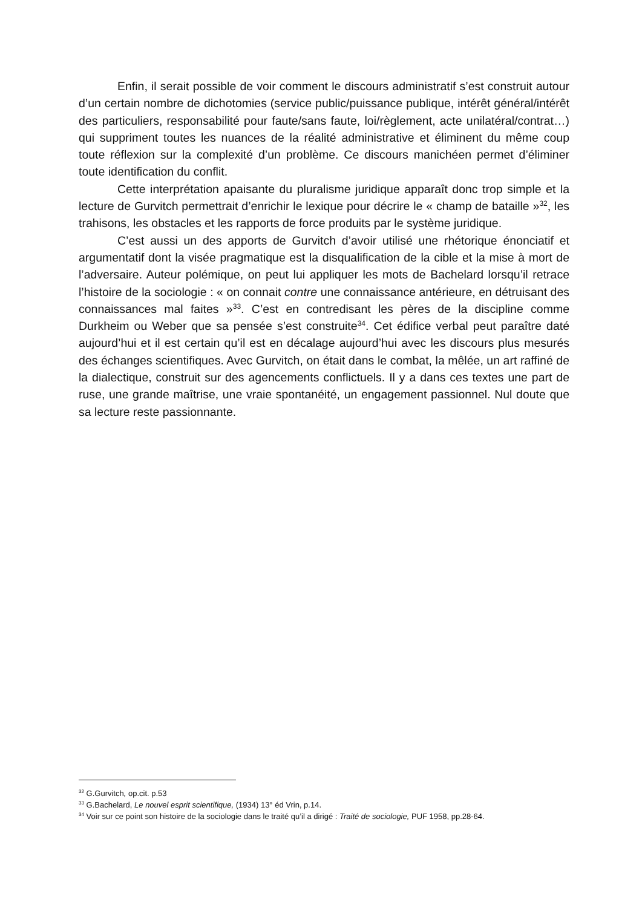Enfin, il serait possible de voir comment le discours administratif s’est construit autour d’un certain nombre de dichotomies (service public/puissance publique, intérêt général/intérêt des particuliers, responsabilité pour faute/sans faute, loi/règlement, acte unilatéral/contrat…) qui suppriment toutes les nuances de la réalité administrative et éliminent du même coup toute réflexion sur la complexité d’un problème. Ce discours manichéen permet d’éliminer toute identification du conflit.
Cette interprétation apaisante du pluralisme juridique apparaît donc trop simple et la lecture de Gurvitch permettrait d’enrichir le lexique pour décrire le « champ de bataille »<sup>32</sup>, les trahisons, les obstacles et les rapports de force produits par le système juridique.
C’est aussi un des apports de Gurvitch d’avoir utilisé une rhétorique énonciatif et argumentatif dont la visée pragmatique est la disqualification de la cible et la mise à mort de l’adversaire. Auteur polémique, on peut lui appliquer les mots de Bachelard lorsqu’il retrace l’histoire de la sociologie : « on connait contre une connaissance antérieure, en détruisant des connaissances mal faites »<sup>33</sup>. C’est en contredisant les pères de la discipline comme Durkheim ou Weber que sa pensée s’est construite<sup>34</sup>. Cet édifice verbal peut paraître daté aujourd’hui et il est certain qu’il est en décalage aujourd’hui avec les discours plus mesurés des échanges scientifiques. Avec Gurvitch, on était dans le combat, la mêlée, un art raffiné de la dialectique, construit sur des agencements conflictuels. Il y a dans ces textes une part de ruse, une grande maîtrise, une vraie spontanéité, un engagement passionnel. Nul doute que sa lecture reste passionnante.
<sup>32</sup> G.Gurvitch, op.cit. p.53
<sup>33</sup> G.Bachelard, Le nouvel esprit scientifique, (1934) 13° éd Vrin, p.14.
<sup>34</sup> Voir sur ce point son histoire de la sociologie dans le traité qu’il a dirigé : Traité de sociologie, PUF 1958, pp.28-64.